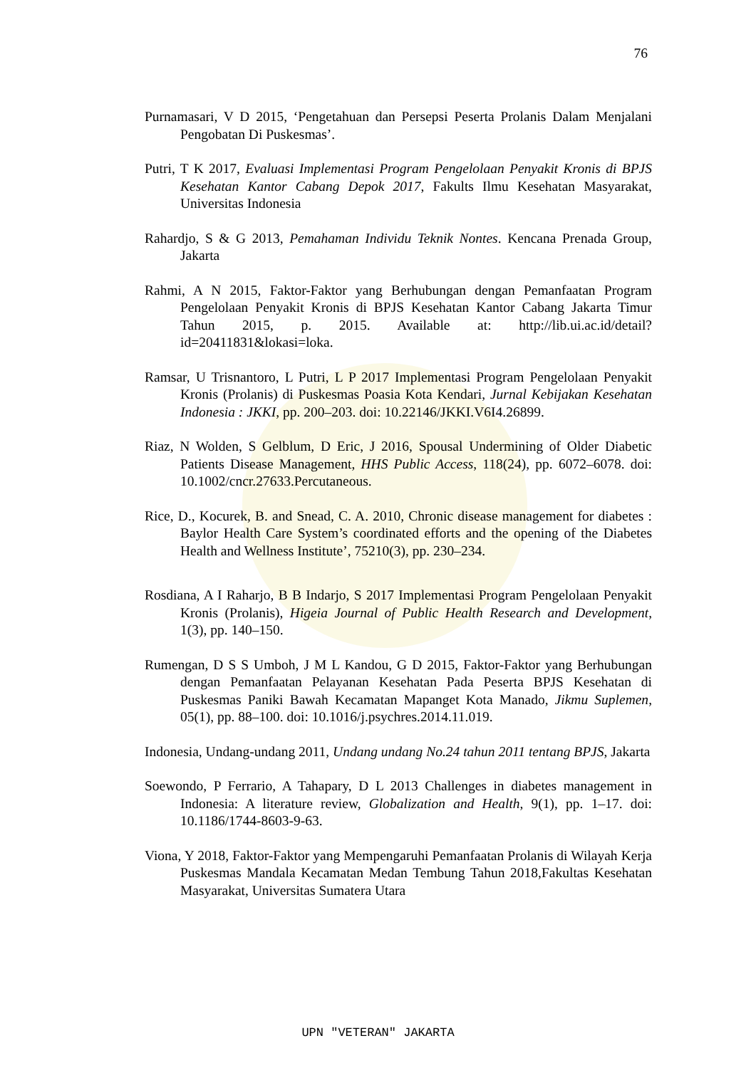76
Purnamasari, V D 2015, ‘Pengetahuan dan Persepsi Peserta Prolanis Dalam Menjalani Pengobatan Di Puskesmas’.
Putri, T K 2017, Evaluasi Implementasi Program Pengelolaan Penyakit Kronis di BPJS Kesehatan Kantor Cabang Depok 2017, Fakults Ilmu Kesehatan Masyarakat, Universitas Indonesia
Rahardjo, S & G 2013, Pemahaman Individu Teknik Nontes. Kencana Prenada Group, Jakarta
Rahmi, A N 2015, Faktor-Faktor yang Berhubungan dengan Pemanfaatan Program Pengelolaan Penyakit Kronis di BPJS Kesehatan Kantor Cabang Jakarta Timur Tahun 2015, p. 2015. Available at: http://lib.ui.ac.id/detail?id=20411831&lokasi=loka.
Ramsar, U Trisnantoro, L Putri, L P 2017 Implementasi Program Pengelolaan Penyakit Kronis (Prolanis) di Puskesmas Poasia Kota Kendari, Jurnal Kebijakan Kesehatan Indonesia : JKKI, pp. 200–203. doi: 10.22146/JKKI.V6I4.26899.
Riaz, N Wolden, S Gelblum, D Eric, J 2016, Spousal Undermining of Older Diabetic Patients Disease Management, HHS Public Access, 118(24), pp. 6072–6078. doi: 10.1002/cncr.27633.Percutaneous.
Rice, D., Kocurek, B. and Snead, C. A. 2010, Chronic disease management for diabetes : Baylor Health Care System’s coordinated efforts and the opening of the Diabetes Health and Wellness Institute’, 75210(3), pp. 230–234.
Rosdiana, A I Raharjo, B B Indarjo, S 2017 Implementasi Program Pengelolaan Penyakit Kronis (Prolanis), Higeia Journal of Public Health Research and Development, 1(3), pp. 140–150.
Rumengan, D S S Umboh, J M L Kandou, G D 2015, Faktor-Faktor yang Berhubungan dengan Pemanfaatan Pelayanan Kesehatan Pada Peserta BPJS Kesehatan di Puskesmas Paniki Bawah Kecamatan Mapanget Kota Manado, Jikmu Suplemen, 05(1), pp. 88–100. doi: 10.1016/j.psychres.2014.11.019.
Indonesia, Undang-undang 2011, Undang undang No.24 tahun 2011 tentang BPJS, Jakarta
Soewondo, P Ferrario, A Tahapary, D L 2013 Challenges in diabetes management in Indonesia: A literature review, Globalization and Health, 9(1), pp. 1–17. doi: 10.1186/1744-8603-9-63.
Viona, Y 2018, Faktor-Faktor yang Mempengaruhi Pemanfaatan Prolanis di Wilayah Kerja Puskesmas Mandala Kecamatan Medan Tembung Tahun 2018,Fakultas Kesehatan Masyarakat, Universitas Sumatera Utara
UPN "VETERAN" JAKARTA